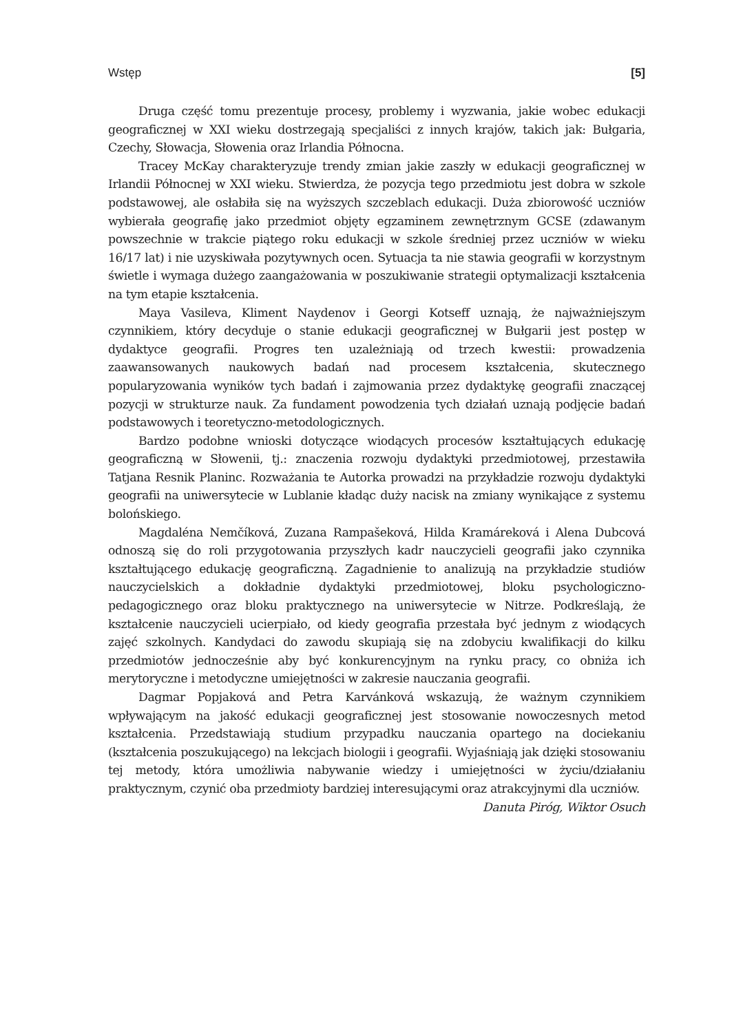Wstęp [5]
Druga część tomu prezentuje procesy, problemy i wyzwania, jakie wobec edukacji geograficznej w XXI wieku dostrzegają specjaliści z innych krajów, takich jak: Bułgaria, Czechy, Słowacja, Słowenia oraz Irlandia Północna.
Tracey McKay charakteryzuje trendy zmian jakie zaszły w edukacji geograficznej w Irlandii Północnej w XXI wieku. Stwierdza, że pozycja tego przedmiotu jest dobra w szkole podstawowej, ale osłabiła się na wyższych szczeblach edukacji. Duża zbiorowość uczniów wybierała geografię jako przedmiot objęty egzaminem zewnętrznym GCSE (zdawanym powszechnie w trakcie piątego roku edukacji w szkole średniej przez uczniów w wieku 16/17 lat) i nie uzyskiwała pozytywnych ocen. Sytuacja ta nie stawia geografii w korzystnym świetle i wymaga dużego zaangażowania w poszukiwanie strategii optymalizacji kształcenia na tym etapie kształcenia.
Maya Vasileva, Kliment Naydenov i Georgi Kotseff uznają, że najważniejszym czynnikiem, który decyduje o stanie edukacji geograficznej w Bułgarii jest postęp w dydaktyce geografii. Progres ten uzależniają od trzech kwestii: prowadzenia zaawansowanych naukowych badań nad procesem kształcenia, skutecznego popularyzowania wyników tych badań i zajmowania przez dydaktykę geografii znaczącej pozycji w strukturze nauk. Za fundament powodzenia tych działań uznają podjęcie badań podstawowych i teoretyczno-metodologicznych.
Bardzo podobne wnioski dotyczące wiodących procesów kształtujących edukację geograficzną w Słowenii, tj.: znaczenia rozwoju dydaktyki przedmiotowej, przestawiła Tatjana Resnik Planinc. Rozważania te Autorka prowadzi na przykładzie rozwoju dydaktyki geografii na uniwersytecie w Lublanie kładąc duży nacisk na zmiany wynikające z systemu bolońskiego.
Magdaléna Nemčíková, Zuzana Rampašeková, Hilda Kramáreková i Alena Dubcová odnoszą się do roli przygotowania przyszłych kadr nauczycieli geografii jako czynnika kształtującego edukację geograficzną. Zagadnienie to analizują na przykładzie studiów nauczycielskich a dokładnie dydaktyki przedmiotowej, bloku psychologiczno-pedagogicznego oraz bloku praktycznego na uniwersytecie w Nitrze. Podkreślają, że kształcenie nauczycieli ucierpiało, od kiedy geografia przestała być jednym z wiodących zajęć szkolnych. Kandydaci do zawodu skupiają się na zdobyciu kwalifikacji do kilku przedmiotów jednocześnie aby być konkurencyjnym na rynku pracy, co obniża ich merytoryczne i metodyczne umiejętności w zakresie nauczania geografii.
Dagmar Popjaková and Petra Karvánková wskazują, że ważnym czynnikiem wpływającym na jakość edukacji geograficznej jest stosowanie nowoczesnych metod kształcenia. Przedstawiają studium przypadku nauczania opartego na dociekaniu (kształcenia poszukującego) na lekcjach biologii i geografii. Wyjaśniają jak dzięki stosowaniu tej metody, która umożliwia nabywanie wiedzy i umiejętności w życiu/działaniu praktycznym, czynić oba przedmioty bardziej interesującymi oraz atrakcyjnymi dla uczniów.
Danuta Piróg, Wiktor Osuch